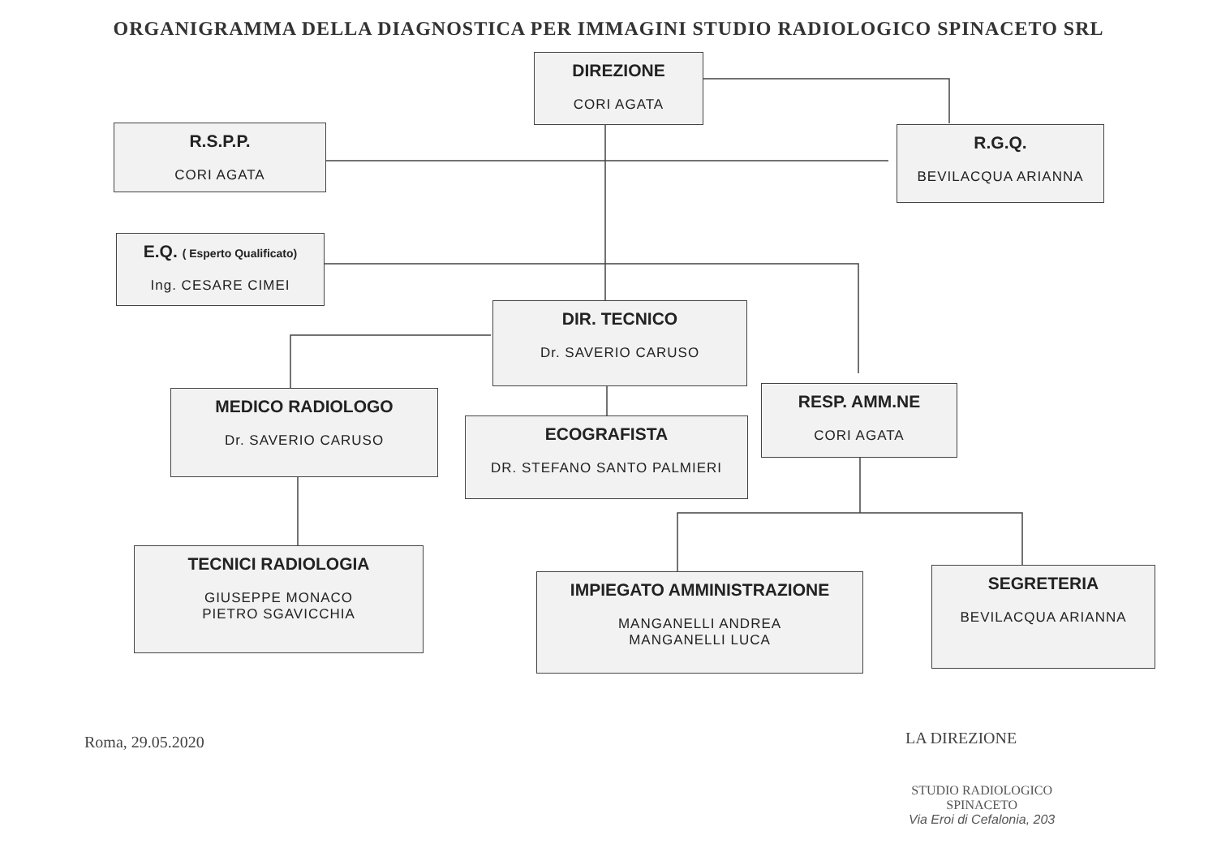ORGANIGRAMMA DELLA DIAGNOSTICA PER IMMAGINI STUDIO RADIOLOGICO SPINACETO SRL
DIREZIONE
CORI AGATA
R.S.P.P.
CORI AGATA
R.G.Q.
BEVILACQUA ARIANNA
E.Q. ( Esperto Qualificato)
Ing. CESARE CIMEI
DIR. TECNICO
Dr. SAVERIO CARUSO
MEDICO RADIOLOGO
Dr. SAVERIO CARUSO
ECOGRAFISTA
DR. STEFANO SANTO PALMIERI
RESP. AMM.NE
CORI AGATA
TECNICI RADIOLOGIA
GIUSEPPE MONACO
PIETRO SGAVICCHIA
IMPIEGATO AMMINISTRAZIONE
MANGANELLI ANDREA
MANGANELLI LUCA
SEGRETERIA
BEVILACQUA ARIANNA
Roma, 29.05.2020 LA DIREZIONE
STUDIO RADIOLOGICO
SPINACETO
Via Eroi di Cefalonia, 203